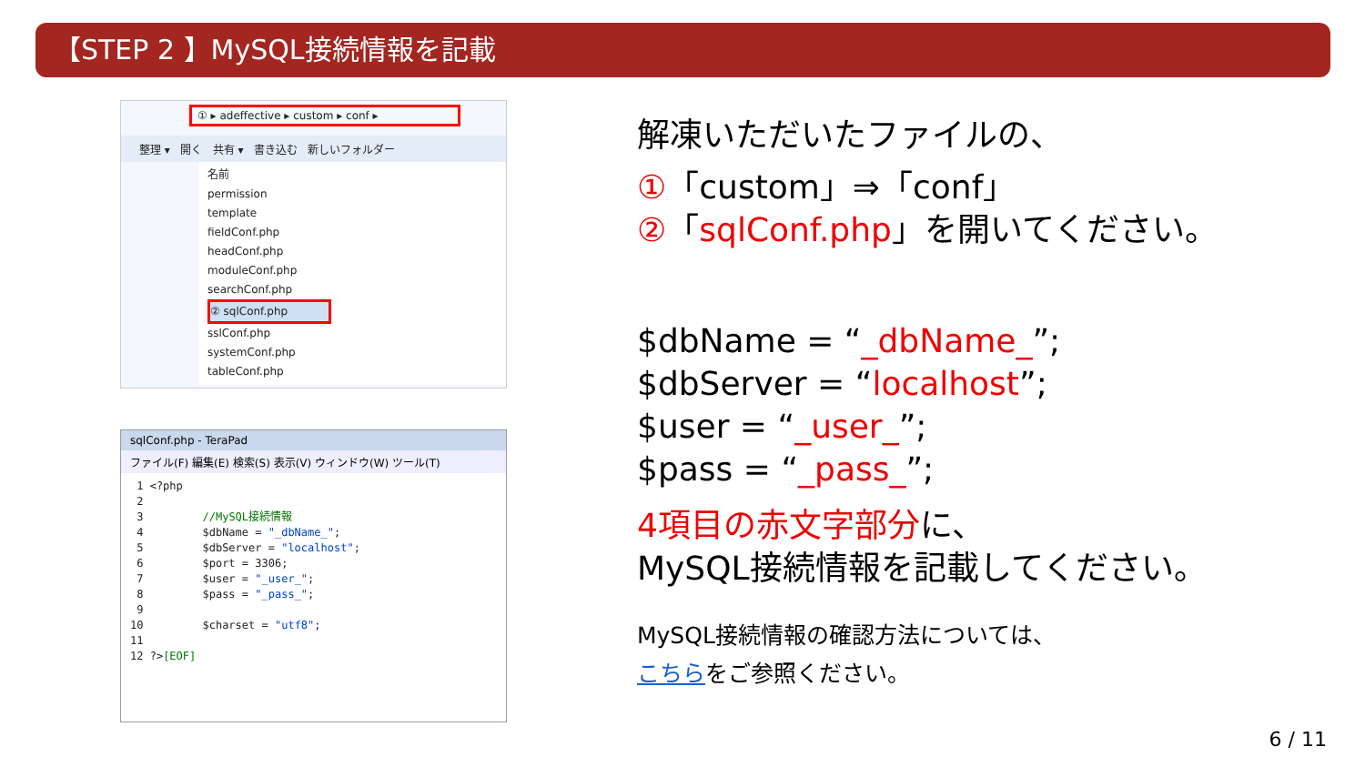【STEP 2 】MySQL接続情報を記載
① ▸ adeffective ▸ custom ▸ conf ▸
整理 ▾ 開く 共有 ▾ 書き込む 新しいフォルダー
名前
permission
template
fieldConf.php
headConf.php
moduleConf.php
searchConf.php
② sqlConf.php
sslConf.php
systemConf.php
tableConf.php
sqlConf.php - TeraPad
ファイル(F) 編集(E) 検索(S) 表示(V) ウィンドウ(W) ツール(T)
1 <?php 2 3 //MySQL接続情報 4 $dbName = "_dbName_"; 5 $dbServer = "localhost"; 6 $port = 3306; 7 $user = "_user_"; 8 $pass = "_pass_"; 9 10 $charset = "utf8"; 11 12 ?>[EOF]
解凍いただいたファイルの、
①「custom」⇒「conf」
②「sqlConf.php」を開いてください。
$dbName = “_dbName_”;
$dbServer = “localhost”;
$user = “_user_”;
$pass = “_pass_”;
4項目の赤文字部分に、
MySQL接続情報を記載してください。
MySQL接続情報の確認方法については、
こちらをご参照ください。
6 / 11